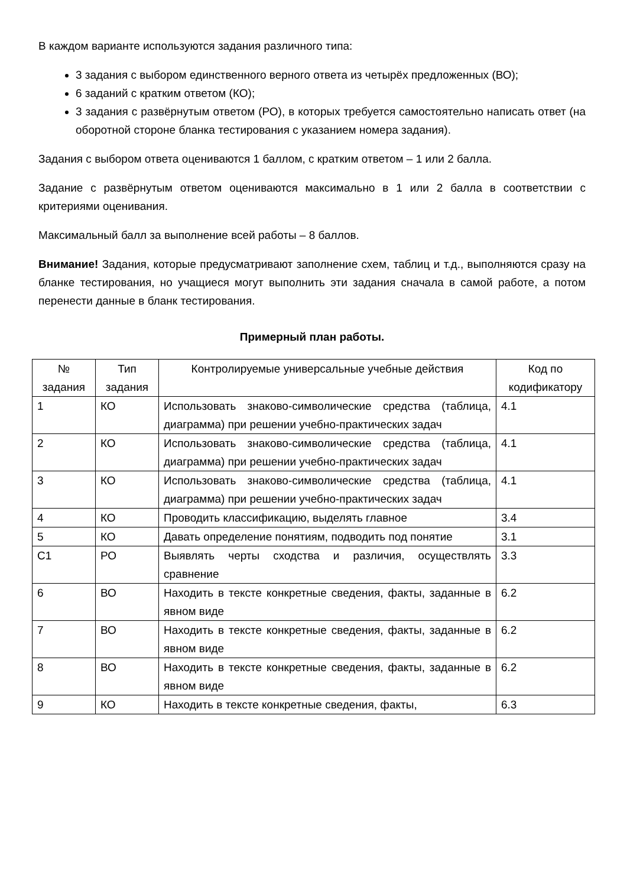В каждом варианте используются задания различного типа:
3 задания с выбором единственного верного ответа из четырёх предложенных (ВО);
6 заданий с кратким ответом (КО);
3 задания с развёрнутым ответом (РО), в которых требуется самостоятельно написать ответ (на оборотной стороне бланка тестирования с указанием номера задания).
Задания с выбором ответа оцениваются 1 баллом, с кратким ответом – 1 или 2 балла.
Задание с развёрнутым ответом оцениваются максимально в 1 или 2 балла в соответствии с критериями оценивания.
Максимальный балл за выполнение всей работы – 8 баллов.
Внимание! Задания, которые предусматривают заполнение схем, таблиц и т.д., выполняются сразу на бланке тестирования, но учащиеся могут выполнить эти задания сначала в самой работе, а потом перенести данные в бланк тестирования.
Примерный план работы.
| № задания | Тип задания | Контролируемые универсальные учебные действия | Код по кодификатору |
| --- | --- | --- | --- |
| 1 | КО | Использовать знаково-символические средства (таблица, диаграмма) при решении учебно-практических задач | 4.1 |
| 2 | КО | Использовать знаково-символические средства (таблица, диаграмма) при решении учебно-практических задач | 4.1 |
| 3 | КО | Использовать знаково-символические средства (таблица, диаграмма) при решении учебно-практических задач | 4.1 |
| 4 | КО | Проводить классификацию, выделять главное | 3.4 |
| 5 | КО | Давать определение понятиям, подводить под понятие | 3.1 |
| С1 | РО | Выявлять черты сходства и различия, осуществлять сравнение | 3.3 |
| 6 | ВО | Находить в тексте конкретные сведения, факты, заданные в явном виде | 6.2 |
| 7 | ВО | Находить в тексте конкретные сведения, факты, заданные в явном виде | 6.2 |
| 8 | ВО | Находить в тексте конкретные сведения, факты, заданные в явном виде | 6.2 |
| 9 | КО | Находить в тексте конкретные сведения, факты, | 6.3 |